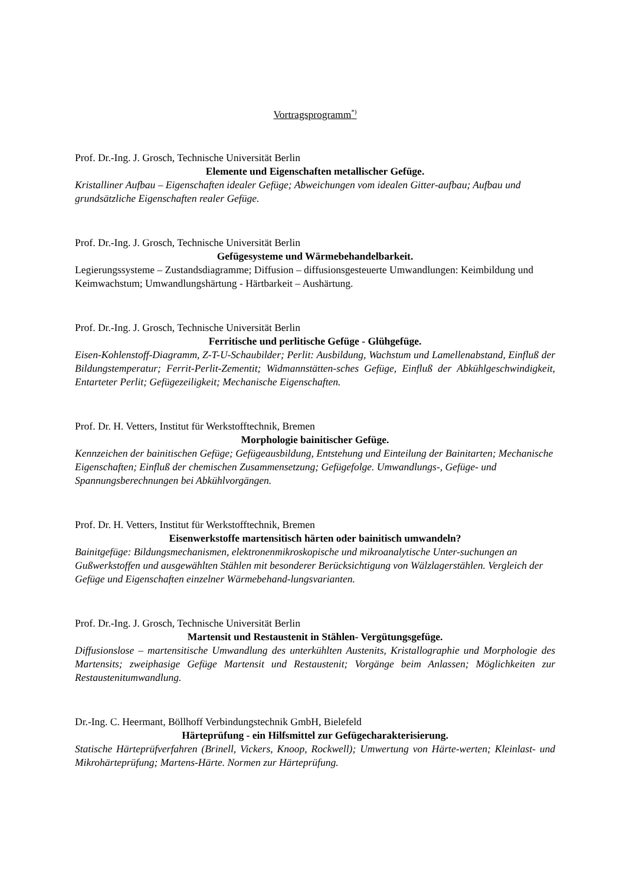Vortragsprogramm<sup>*)</sup>
Prof. Dr.-Ing. J. Grosch, Technische Universität Berlin
Elemente und Eigenschaften metallischer Gefüge.
Kristalliner Aufbau – Eigenschaften idealer Gefüge; Abweichungen vom idealen Gitter-aufbau; Aufbau und grundsätzliche Eigenschaften realer Gefüge.
Prof. Dr.-Ing. J. Grosch, Technische Universität Berlin
Gefügesysteme und Wärmebehandelbarkeit.
Legierungssysteme – Zustandsdiagramme; Diffusion – diffusionsgesteuerte Umwandlungen: Keimbildung und Keimwachstum; Umwandlungshärtung - Härtbarkeit – Aushärtung.
Prof. Dr.-Ing. J. Grosch, Technische Universität Berlin
Ferritische und perlitische Gefüge - Glühgefüge.
Eisen-Kohlenstoff-Diagramm, Z-T-U-Schaubilder; Perlit: Ausbildung, Wachstum und Lamellenabstand, Einfluß der Bildungstemperatur; Ferrit-Perlit-Zementit; Widmannstätten-sches Gefüge, Einfluß der Abkühlgeschwindigkeit, Entarteter Perlit; Gefügezeiligkeit; Mechanische Eigenschaften.
Prof. Dr. H. Vetters, Institut für Werkstofftechnik, Bremen
Morphologie bainitischer Gefüge.
Kennzeichen der bainitischen Gefüge; Gefügeausbildung, Entstehung und Einteilung der Bainitarten; Mechanische Eigenschaften; Einfluß der chemischen Zusammensetzung; Gefügefolge. Umwandlungs-, Gefüge- und Spannungsberechnungen bei Abkühlvorgängen.
Prof. Dr. H. Vetters, Institut für Werkstofftechnik, Bremen
Eisenwerkstoffe martensitisch härten oder bainitisch umwandeln?
Bainitgefüge: Bildungsmechanismen, elektronenmikroskopische und mikroanalytische Unter-suchungen an Gußwerkstoffen und ausgewählten Stählen mit besonderer Berücksichtigung von Wälzlagerstählen. Vergleich der Gefüge und Eigenschaften einzelner Wärmebehand-lungsvarianten.
Prof. Dr.-Ing. J. Grosch, Technische Universität Berlin
Martensit und Restaustenit in Stählen- Vergütungsgefüge.
Diffusionslose – martensitische Umwandlung des unterkühlten Austenits, Kristallographie und Morphologie des Martensits; zweiphasige Gefüge Martensit und Restaustenit; Vorgänge beim Anlassen; Möglichkeiten zur Restaustenitumwandlung.
Dr.-Ing. C. Heermant, Böllhoff Verbindungstechnik GmbH, Bielefeld
Härteprüfung - ein Hilfsmittel zur Gefügecharakterisierung.
Statische Härteprüfverfahren (Brinell, Vickers, Knoop, Rockwell); Umwertung von Härte-werten; Kleinlast- und Mikrohärteprüfung; Martens-Härte. Normen zur Härteprüfung.